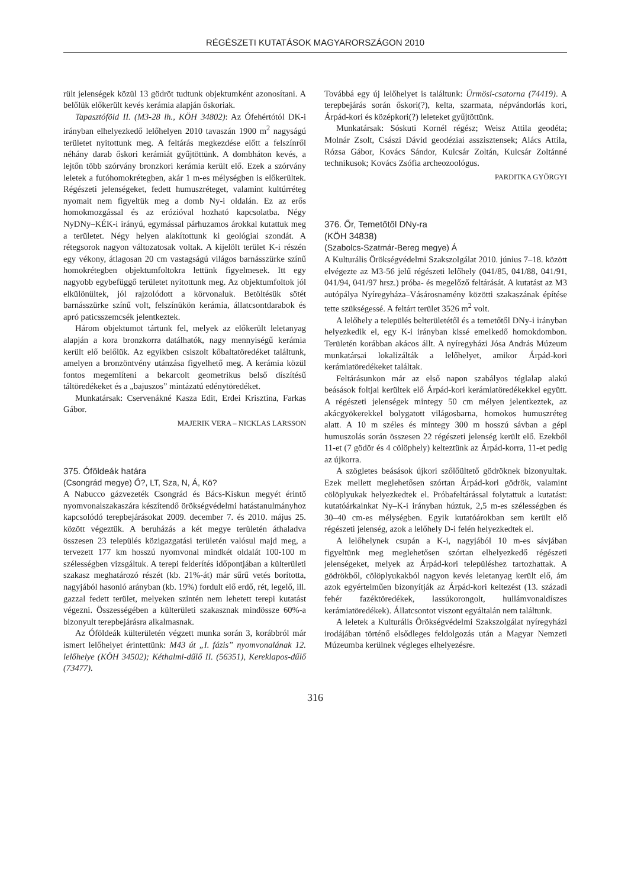RÉGÉSZETI KUTATÁSOK MAGYARORSZÁGON 2010
rült jelenségek közül 13 gödröt tudtunk objektumként azonosítani. A belőlük előkerült kevés kerámia alapján őskoriak.
Tapasztóföld II. (M3-28 lh., KÖH 34802): Az Ófehértótól DK-i irányban elhelyezkedő lelőhelyen 2010 tavaszán 1900 m<sup>2</sup> nagyságú területet nyitottunk meg. A feltárás megkezdése előtt a felszínről néhány darab őskori kerámiát gyűjtöttünk. A dombháton kevés, a lejtőn több szórvány bronzkori kerámia került elő. Ezek a szórvány leletek a futóhomokrétegben, akár 1 m-es mélységben is előkerültek. Régészeti jelenségeket, fedett humuszréteget, valamint kultúrréteg nyomait nem figyeltük meg a domb Ny-i oldalán. Ez az erős homokmozgással és az erózióval hozható kapcsolatba. Négy NyDNy–KÉK-i irányú, egymással párhuzamos árokkal kutattuk meg a területet. Négy helyen alakítottunk ki geológiai szondát. A rétegsorok nagyon változatosak voltak. A kijelölt terület K-i részén egy vékony, átlagosan 20 cm vastagságú világos barnásszürke színű homokrétegben objektumfoltokra lettünk figyelmesek. Itt egy nagyobb egybefüggő területet nyitottunk meg. Az objektumfoltok jól elkülönültek, jól rajzolódott a körvonaluk. Betöltésük sötét barnásszürke színű volt, felszínükön kerámia, állatcsontdarabok és apró paticsszemcsék jelentkeztek.
Három objektumot tártunk fel, melyek az előkerült leletanyag alapján a kora bronzkorra datálhatók, nagy mennyiségű kerámia került elő belőlük. Az egyikben csiszolt kőbaltatöredéket találtunk, amelyen a bronzöntvény utánzása figyelhető meg. A kerámia közül fontos megemlíteni a bekarcolt geometrikus belső díszítésű táltöredékeket és a „bajuszos” mintázatú edénytöredéket.
Munkatársak: Cservenákné Kasza Edit, Erdei Krisztina, Farkas Gábor.
MAJERIK VERA – NICKLAS LARSSON
375. Óföldeák határa
(Csongrád megye) Ő?, LT, Sza, N, Á, Kö?
A Nabucco gázvezeték Csongrád és Bács-Kiskun megyét érintő nyomvonalszakaszára készítendő örökségvédelmi hatástanulmányhoz kapcsolódó terepbejárásokat 2009. december 7. és 2010. május 25. között végeztük. A beruházás a két megye területén áthaladva összesen 23 település közigazgatási területén valósul majd meg, a tervezett 177 km hosszú nyomvonal mindkét oldalát 100-100 m szélességben vizsgáltuk. A terepi felderítés időpontjában a külterületi szakasz meghatározó részét (kb. 21%-át) már sűrű vetés borította, nagyjából hasonló arányban (kb. 19%) fordult elő erdő, rét, legelő, ill. gazzal fedett terület, melyeken szintén nem lehetett terepi kutatást végezni. Összességében a külterületi szakasznak mindössze 60%-a bizonyult terepbejárásra alkalmasnak.
Az Óföldeák külterületén végzett munka során 3, korábbról már ismert lelőhelyet érintettünk: M43 út „I. fázis” nyomvonalának 12. lelőhelye (KÖH 34502); Kéthalmi-dűlő II. (56351), Kereklapos-dűlő (73477).
Továbbá egy új lelőhelyet is találtunk: Ürmösi-csatorna (74419). A terepbejárás során őskori(?), kelta, szarmata, népvándorlás kori, Árpád-kori és középkori(?) leleteket gyűjtöttünk.
Munkatársak: Sóskuti Kornél régész; Weisz Attila geodéta; Molnár Zsolt, Császi Dávid geodéziai asszisztensek; Alács Attila, Rózsa Gábor, Kovács Sándor, Kulcsár Zoltán, Kulcsár Zoltánné technikusok; Kovács Zsófia archeozoológus.
PARDITKA GYÖRGYI
376. Őr, Temetőtől DNy-ra
(KÖH 34838)
(Szabolcs-Szatmár-Bereg megye) Á
A Kulturális Örökségvédelmi Szakszolgálat 2010. június 7–18. között elvégezte az M3-56 jelű régészeti lelőhely (041/85, 041/88, 041/91, 041/94, 041/97 hrsz.) próba- és megelőző feltárását. A kutatást az M3 autópálya Nyíregyháza–Vásárosnamény közötti szakaszának építése tette szükségessé. A feltárt terület 3526 m<sup>2</sup> volt.
A lelőhely a település belterületétől és a temetőtől DNy-i irányban helyezkedik el, egy K-i irányban kissé emelkedő homokdombon. Területén korábban akácos állt. A nyíregyházi Jósa András Múzeum munkatársai lokalizálták a lelőhelyet, amikor Árpád-kori kerámiatöredékeket találtak.
Feltárásunkon már az első napon szabályos téglalap alakú beásások foltjai kerültek elő Árpád-kori kerámiatöredékekkel együtt. A régészeti jelenségek mintegy 50 cm mélyen jelentkeztek, az akácgyökerekkel bolygatott világosbarna, homokos humuszréteg alatt. A 10 m széles és mintegy 300 m hosszú sávban a gépi humuszolás során összesen 22 régészeti jelenség került elő. Ezekből 11-et (7 gödör és 4 cölöphely) kelteztünk az Árpád-korra, 11-et pedig az újkorra.
A szögletes beásások újkori szőlőültető gödröknek bizonyultak. Ezek mellett meglehetősen szórtan Árpád-kori gödrök, valamint cölöplyukak helyezkedtek el. Próbafeltárással folytattuk a kutatást: kutatóárkainkat Ny–K-i irányban húztuk, 2,5 m-es szélességben és 30–40 cm-es mélységben. Egyik kutatóárokban sem került elő régészeti jelenség, azok a lelőhely D-i felén helyezkedtek el.
A lelőhelynek csupán a K-i, nagyjából 10 m-es sávjában figyeltünk meg meglehetősen szórtan elhelyezkedő régészeti jelenségeket, melyek az Árpád-kori településhez tartozhattak. A gödrökből, cölöplyukakból nagyon kevés leletanyag került elő, ám azok egyértelműen bizonyítják az Árpád-kori keltezést (13. századi fehér fazéktöredékek, lassúkorongolt, hullámvonaldíszes kerámiatöredékek). Állatcsontot viszont egyáltalán nem találtunk.
A leletek a Kulturális Örökségvédelmi Szakszolgálat nyíregyházi irodájában történő elsődleges feldolgozás után a Magyar Nemzeti Múzeumba kerülnek végleges elhelyezésre.
316